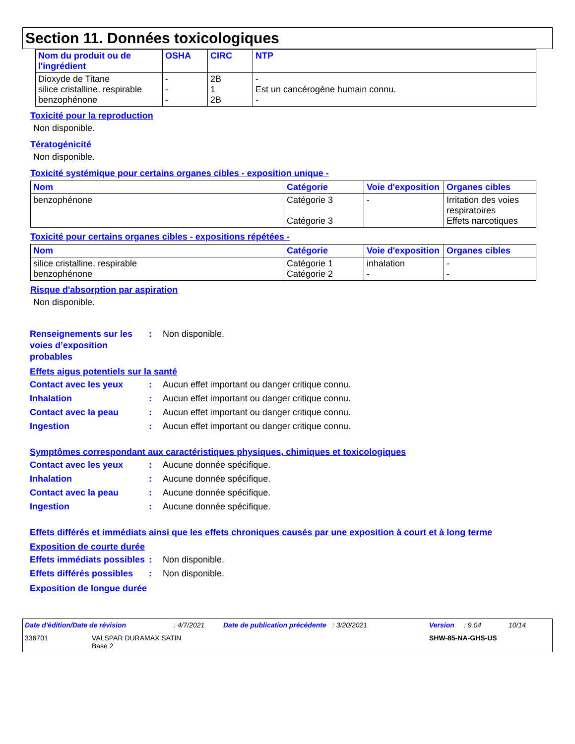Section 11. Données toxicologiques
| Nom du produit ou de l'ingrédient | OSHA | CIRC | NTP |
| --- | --- | --- | --- |
| Dioxyde de Titane silice cristalline, respirable benzophénone | - - - | 2B 1 2B | - Est un cancérogène humain connu. - |
Toxicité pour la reproduction
Non disponible.
Tératogénicité
Non disponible.
Toxicité systémique pour certains organes cibles - exposition unique -
| Nom | Catégorie | Voie d'exposition | Organes cibles |
| --- | --- | --- | --- |
| benzophénone | Catégorie 3 Catégorie 3 | - | Irritation des voies respiratoires Effets narcotiques |
Toxicité pour certains organes cibles - expositions répétées -
| Nom | Catégorie | Voie d'exposition | Organes cibles |
| --- | --- | --- | --- |
| silice cristalline, respirable benzophénone | Catégorie 1 Catégorie 2 | inhalation - | - - |
Risque d'absorption par aspiration
Non disponible.
Renseignements sur les voies d’exposition probables
: Non disponible.
Effets aigus potentiels sur la santé
Contact avec les yeux : Aucun effet important ou danger critique connu.
Inhalation : Aucun effet important ou danger critique connu.
Contact avec la peau : Aucun effet important ou danger critique connu.
Ingestion : Aucun effet important ou danger critique connu.
Symptômes correspondant aux caractéristiques physiques, chimiques et toxicologiques
Contact avec les yeux : Aucune donnée spécifique.
Inhalation : Aucune donnée spécifique.
Contact avec la peau : Aucune donnée spécifique.
Ingestion : Aucune donnée spécifique.
Effets différés et immédiats ainsi que les effets chroniques causés par une exposition à court et à long terme
Exposition de courte durée
Effets immédiats possibles
: Non disponible.
Effets différés possibles
: Non disponible.
Exposition de longue durée
Date d'édition/Date de révision: 4/7/2021 Date de publication précédente: 3/20/2021 Version: 9.04 10/14
336701 VALSPAR DURAMAX SATIN
Base 2 SHW-85-NA-GHS-US